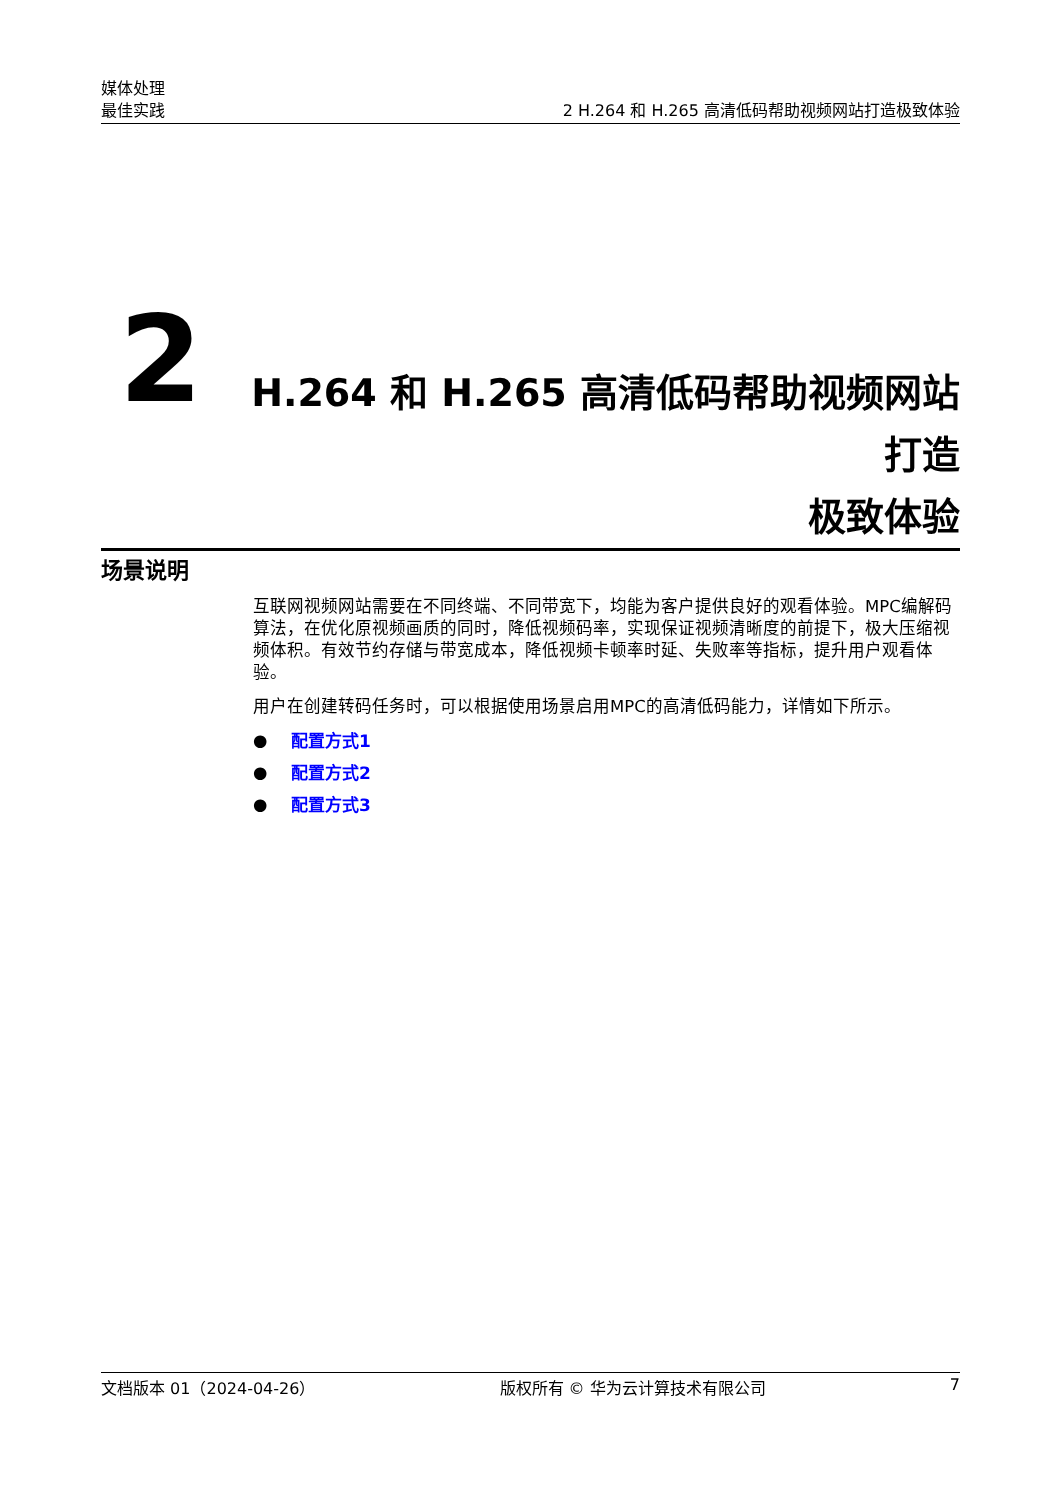媒体处理
最佳实践
2 H.264 和 H.265 高清低码帮助视频网站打造极致体验
2
H.264 和 H.265 高清低码帮助视频网站打造
极致体验
场景说明
互联网视频网站需要在不同终端、不同带宽下，均能为客户提供良好的观看体验。MPC编解码算法，在优化原视频画质的同时，降低视频码率，实现保证视频清晰度的前提下，极大压缩视频体积。有效节约存储与带宽成本，降低视频卡顿率时延、失败率等指标，提升用户观看体验。
用户在创建转码任务时，可以根据使用场景启用MPC的高清低码能力，详情如下所示。
● 配置方式1
● 配置方式2
● 配置方式3
文档版本 01（2024-04-26） 版权所有 © 华为云计算技术有限公司 7